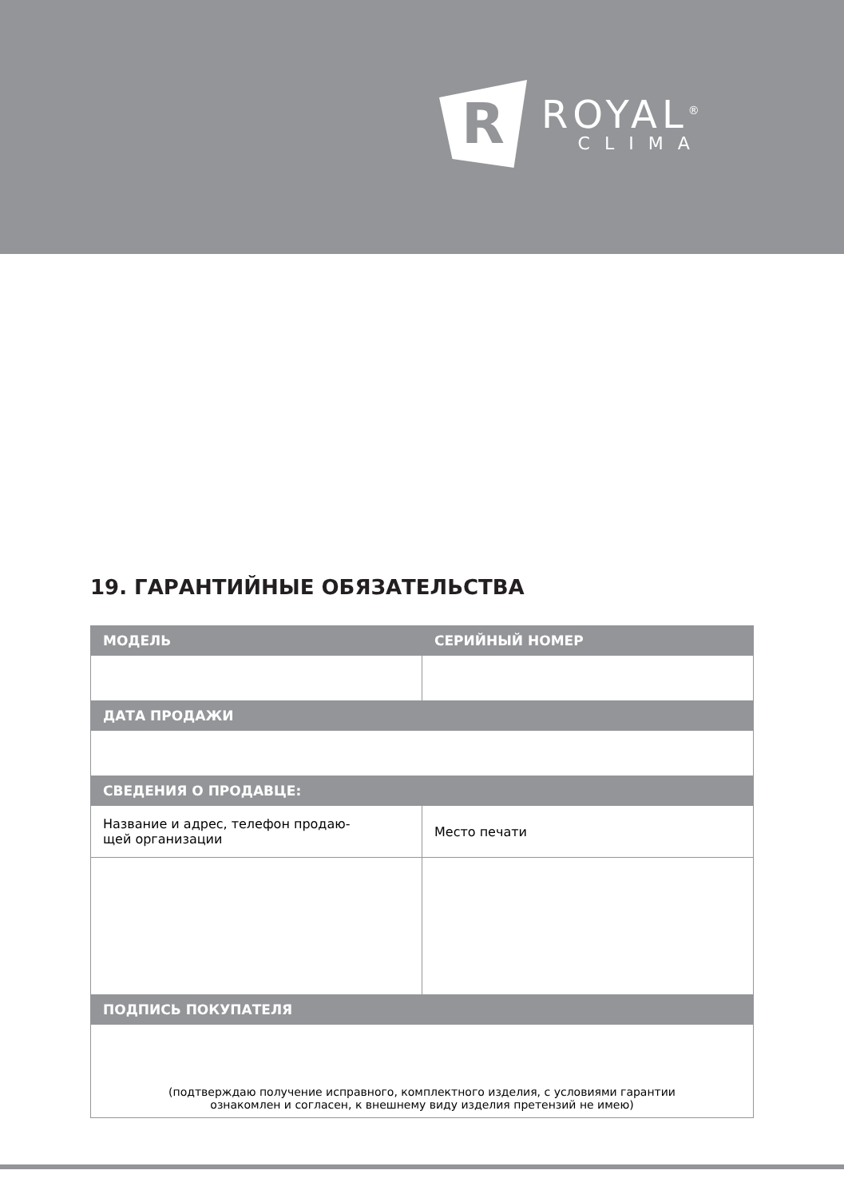R
ROYAL<sup>®</sup>
CLIMA
19. ГАРАНТИЙНЫЕ ОБЯЗАТЕЛЬСТВА
| МОДЕЛЬ | СЕРИЙНЫЙ НОМЕР |
| --- | --- |
| ДАТА ПРОДАЖИ | |
| СВЕДЕНИЯ О ПРОДАВЦЕ: | |
| Название и адрес, телефон продаю- щей организации | Место печати |
| ПОДПИСЬ ПОКУПАТЕЛЯ | |
| (подтверждаю получение исправного, комплектного изделия, с условиями гарантии ознакомлен и согласен, к внешнему виду изделия претензий не имею) | |